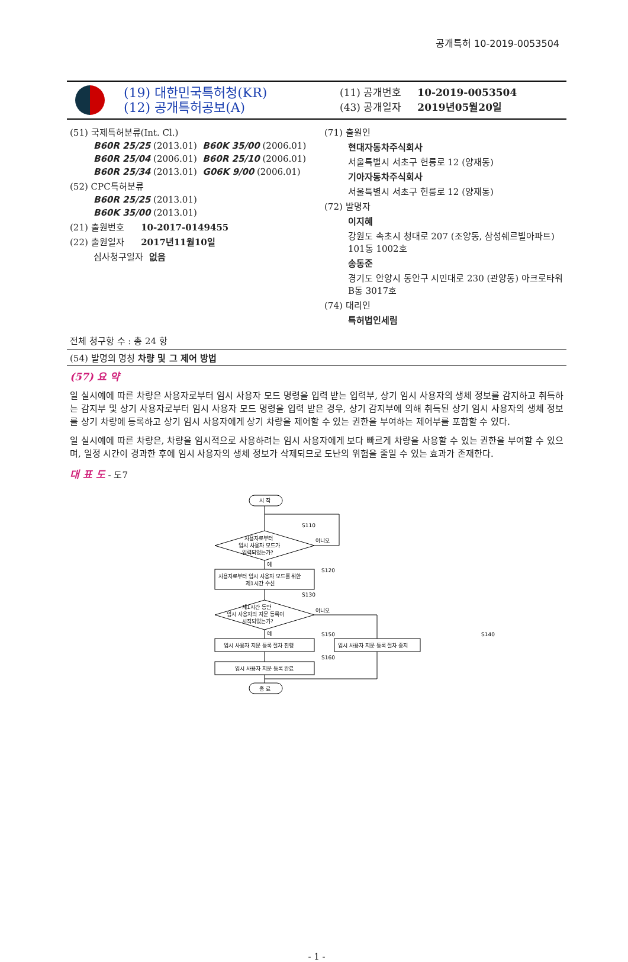공개특허 10-2019-0053504
(19) 대한민국특허청(KR)
(12) 공개특허공보(A)
(11) 공개번호 10-2019-0053504
(43) 공개일자 2019년05월20일
(51) 국제특허분류(Int. Cl.)
B60R 25/25 (2013.01) B60K 35/00 (2006.01)
B60R 25/04 (2006.01) B60R 25/10 (2006.01)
B60R 25/34 (2013.01) G06K 9/00 (2006.01)
(52) CPC특허분류
B60R 25/25 (2013.01)
B60K 35/00 (2013.01)
(21) 출원번호 10-2017-0149455
(22) 출원일자 2017년11월10일
심사청구일자 없음
(71) 출원인
현대자동차주식회사
서울특별시 서초구 헌릉로 12 (양재동)
기아자동차주식회사
서울특별시 서초구 헌릉로 12 (양재동)
(72) 발명자
이지혜
강원도 속초시 청대로 207 (조양동, 삼성쉐르빌아파트) 101동 1002호
송동준
경기도 안양시 동안구 시민대로 230 (관양동) 아크로타워 B동 3017호
(74) 대리인
특허법인세림
전체 청구항 수 : 총 24 항
(54) 발명의 명칭 차량 및 그 제어 방법
(57) 요 약
일 실시예에 따른 차량은 사용자로부터 임시 사용자 모드 명령을 입력 받는 입력부, 상기 임시 사용자의 생체 정보를 감지하고 취득하는 감지부 및 상기 사용자로부터 임시 사용자 모드 명령을 입력 받은 경우, 상기 감지부에 의해 취득된 상기 임시 사용자의 생체 정보를 상기 차량에 등록하고 상기 임시 사용자에게 상기 차량을 제어할 수 있는 권한을 부여하는 제어부를 포함할 수 있다.
일 실시예에 따른 차량은, 차량을 임시적으로 사용하려는 임시 사용자에게 보다 빠르게 차량을 사용할 수 있는 권한을 부여할 수 있으며, 일정 시간이 경과한 후에 임시 사용자의 생체 정보가 삭제되므로 도난의 위험을 줄일 수 있는 효과가 존재한다.
대 표 도 - 도7
시 작
사용자로부터
임시 사용자 모드가
입력되었는가?
S110
아니오
예
S120
사용자로부터 임시 사용자 모드를 위한
제1시간 수신
S130
제1시간 동안
임시 사용자의 지문 등록이
시작되었는가?
아니오
예
S150
S140
임시 사용자 지문 등록 절차 진행
임시 사용자 지문 등록 절차 중지
S160
임시 사용자 지문 등록 완료
종 료
- 1 -